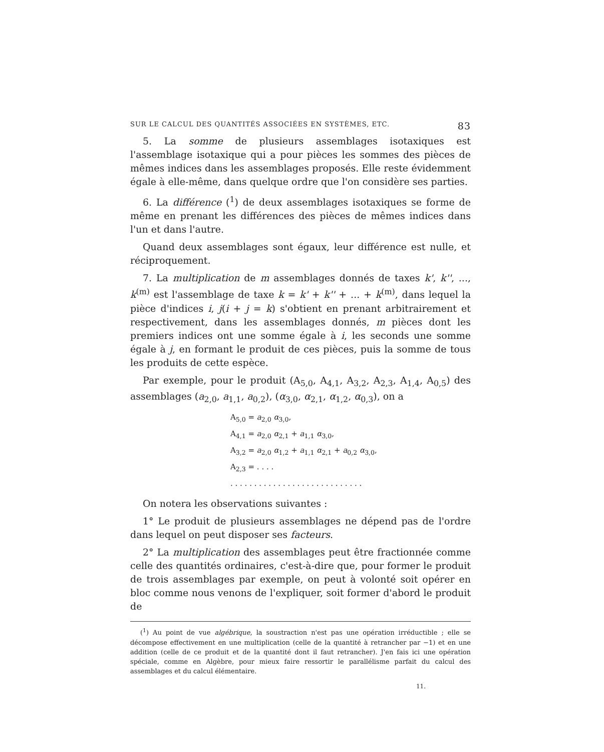SUR LE CALCUL DES QUANTITÉS ASSOCIÉES EN SYSTÈMES, ETC. 83
5. La somme de plusieurs assemblages isotaxiques est l'assemblage isotaxique qui a pour pièces les sommes des pièces de mêmes indices dans les assemblages proposés. Elle reste évidemment égale à elle-même, dans quelque ordre que l'on considère ses parties.
6. La différence (<sup>1</sup>) de deux assemblages isotaxiques se forme de même en prenant les différences des pièces de mêmes indices dans l'un et dans l'autre.
Quand deux assemblages sont égaux, leur différence est nulle, et réciproquement.
7. La multiplication de m assemblages donnés de taxes k', k'', ..., k<sup>(m)</sup> est l'assemblage de taxe k = k' + k'' + ... + k<sup>(m)</sup>, dans lequel la pièce d'indices i, j(i + j = k) s'obtient en prenant arbitrairement et respectivement, dans les assemblages donnés, m pièces dont les premiers indices ont une somme égale à i, les seconds une somme égale à j, en formant le produit de ces pièces, puis la somme de tous les produits de cette espèce.
Par exemple, pour le produit (A<sub>5,0</sub>, A<sub>4,1</sub>, A<sub>3,2</sub>, A<sub>2,3</sub>, A<sub>1,4</sub>, A<sub>0,5</sub>) des assemblages (a<sub>2,0</sub>, a<sub>1,1</sub>, a<sub>0,2</sub>), (α<sub>3,0</sub>, α<sub>2,1</sub>, α<sub>1,2</sub>, α<sub>0,3</sub>), on a
A<sub>5,0</sub> = a<sub>2,0</sub> α<sub>3,0</sub>,
A<sub>4,1</sub> = a<sub>2,0</sub> α<sub>2,1</sub> + a<sub>1,1</sub> α<sub>3,0</sub>,
A<sub>3,2</sub> = a<sub>2,0</sub> α<sub>1,2</sub> + a<sub>1,1</sub> α<sub>2,1</sub> + a<sub>0,2</sub> α<sub>3,0</sub>,
A<sub>2,3</sub> = . . . .
. . . . . . . . . . . . . . . . . . . . . . . . . . . .
On notera les observations suivantes :
1° Le produit de plusieurs assemblages ne dépend pas de l'ordre dans lequel on peut disposer ses facteurs.
2° La multiplication des assemblages peut être fractionnée comme celle des quantités ordinaires, c'est-à-dire que, pour former le produit de trois assemblages par exemple, on peut à volonté soit opérer en bloc comme nous venons de l'expliquer, soit former d'abord le produit de
(<sup>1</sup>) Au point de vue algébrique, la soustraction n'est pas une opération irréductible ; elle se décompose effectivement en une multiplication (celle de la quantité à retrancher par −1) et en une addition (celle de ce produit et de la quantité dont il faut retrancher). J'en fais ici une opération spéciale, comme en Algèbre, pour mieux faire ressortir le parallélisme parfait du calcul des assemblages et du calcul élémentaire.
11.